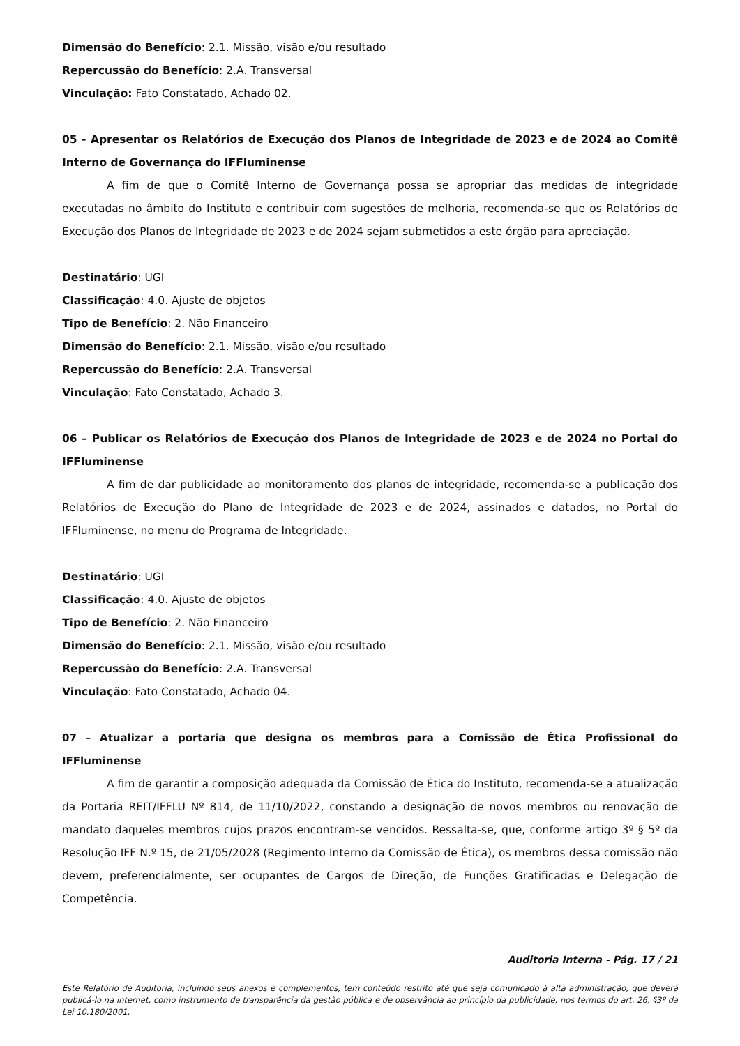Dimensão do Benefício: 2.1. Missão, visão e/ou resultado
Repercussão do Benefício: 2.A. Transversal
Vinculação: Fato Constatado, Achado 02.
05 - Apresentar os Relatórios de Execução dos Planos de Integridade de 2023 e de 2024 ao Comitê Interno de Governança do IFFluminense
A fim de que o Comitê Interno de Governança possa se apropriar das medidas de integridade executadas no âmbito do Instituto e contribuir com sugestões de melhoria, recomenda-se que os Relatórios de Execução dos Planos de Integridade de 2023 e de 2024 sejam submetidos a este órgão para apreciação.
Destinatário: UGI
Classificação: 4.0. Ajuste de objetos
Tipo de Benefício: 2. Não Financeiro
Dimensão do Benefício: 2.1. Missão, visão e/ou resultado
Repercussão do Benefício: 2.A. Transversal
Vinculação: Fato Constatado, Achado 3.
06 – Publicar os Relatórios de Execução dos Planos de Integridade de 2023 e de 2024 no Portal do IFFluminense
A fim de dar publicidade ao monitoramento dos planos de integridade, recomenda-se a publicação dos Relatórios de Execução do Plano de Integridade de 2023 e de 2024, assinados e datados, no Portal do IFFluminense, no menu do Programa de Integridade.
Destinatário: UGI
Classificação: 4.0. Ajuste de objetos
Tipo de Benefício: 2. Não Financeiro
Dimensão do Benefício: 2.1. Missão, visão e/ou resultado
Repercussão do Benefício: 2.A. Transversal
Vinculação: Fato Constatado, Achado 04.
07 – Atualizar a portaria que designa os membros para a Comissão de Ética Profissional do IFFluminense
A fim de garantir a composição adequada da Comissão de Ética do Instituto, recomenda-se a atualização da Portaria REIT/IFFLU Nº 814, de 11/10/2022, constando a designação de novos membros ou renovação de mandato daqueles membros cujos prazos encontram-se vencidos. Ressalta-se, que, conforme artigo 3º § 5º da Resolução IFF N.º 15, de 21/05/2028 (Regimento Interno da Comissão de Ética), os membros dessa comissão não devem, preferencialmente, ser ocupantes de Cargos de Direção, de Funções Gratificadas e Delegação de Competência.
Auditoria Interna - Pág. 17 / 21
Este Relatório de Auditoria, incluindo seus anexos e complementos, tem conteúdo restrito até que seja comunicado à alta administração, que deverá publicá-lo na internet, como instrumento de transparência da gestão pública e de observância ao princípio da publicidade, nos termos do art. 26, §3º da Lei 10.180/2001.